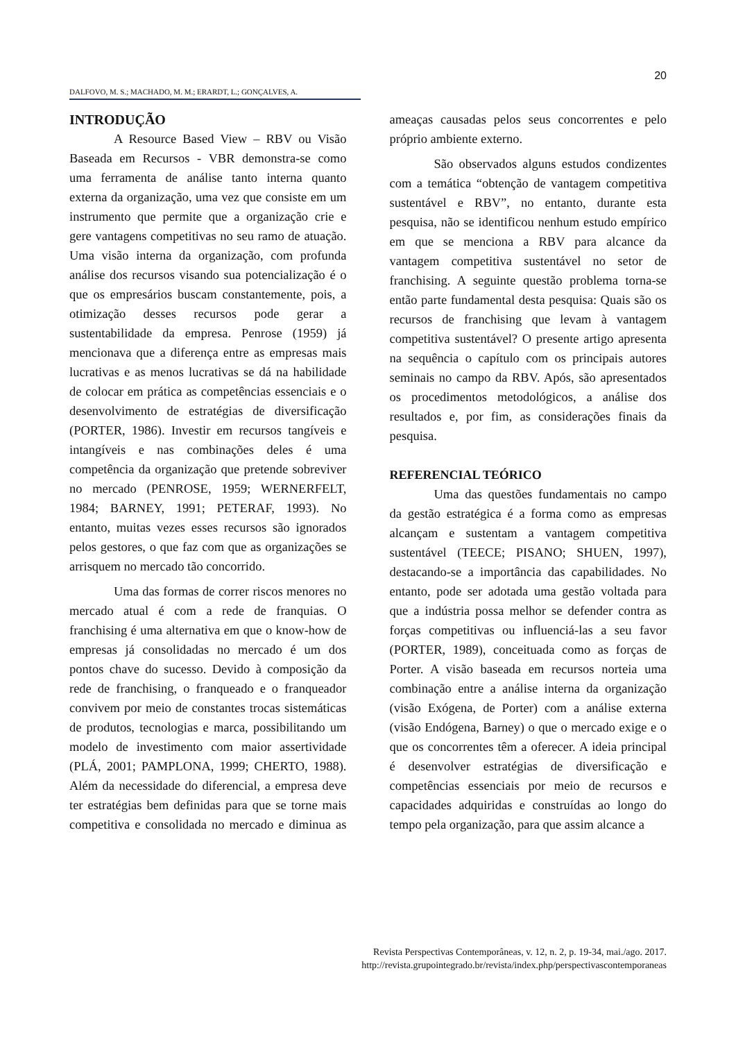20
DALFOVO, M. S.; MACHADO, M. M.; ERARDT, L.; GONÇALVES, A.
INTRODUÇÃO
A Resource Based View – RBV ou Visão Baseada em Recursos - VBR demonstra-se como uma ferramenta de análise tanto interna quanto externa da organização, uma vez que consiste em um instrumento que permite que a organização crie e gere vantagens competitivas no seu ramo de atuação. Uma visão interna da organização, com profunda análise dos recursos visando sua potencialização é o que os empresários buscam constantemente, pois, a otimização desses recursos pode gerar a sustentabilidade da empresa. Penrose (1959) já mencionava que a diferença entre as empresas mais lucrativas e as menos lucrativas se dá na habilidade de colocar em prática as competências essenciais e o desenvolvimento de estratégias de diversificação (PORTER, 1986). Investir em recursos tangíveis e intangíveis e nas combinações deles é uma competência da organização que pretende sobreviver no mercado (PENROSE, 1959; WERNERFELT, 1984; BARNEY, 1991; PETERAF, 1993). No entanto, muitas vezes esses recursos são ignorados pelos gestores, o que faz com que as organizações se arrisquem no mercado tão concorrido.
Uma das formas de correr riscos menores no mercado atual é com a rede de franquias. O franchising é uma alternativa em que o know-how de empresas já consolidadas no mercado é um dos pontos chave do sucesso. Devido à composição da rede de franchising, o franqueado e o franqueador convivem por meio de constantes trocas sistemáticas de produtos, tecnologias e marca, possibilitando um modelo de investimento com maior assertividade (PLÁ, 2001; PAMPLONA, 1999; CHERTO, 1988). Além da necessidade do diferencial, a empresa deve ter estratégias bem definidas para que se torne mais competitiva e consolidada no mercado e diminua as ameaças causadas pelos seus concorrentes e pelo próprio ambiente externo.
São observados alguns estudos condizentes com a temática “obtenção de vantagem competitiva sustentável e RBV”, no entanto, durante esta pesquisa, não se identificou nenhum estudo empírico em que se menciona a RBV para alcance da vantagem competitiva sustentável no setor de franchising. A seguinte questão problema torna-se então parte fundamental desta pesquisa: Quais são os recursos de franchising que levam à vantagem competitiva sustentável? O presente artigo apresenta na sequência o capítulo com os principais autores seminais no campo da RBV. Após, são apresentados os procedimentos metodológicos, a análise dos resultados e, por fim, as considerações finais da pesquisa.
REFERENCIAL TEÓRICO
Uma das questões fundamentais no campo da gestão estratégica é a forma como as empresas alcançam e sustentam a vantagem competitiva sustentável (TEECE; PISANO; SHUEN, 1997), destacando-se a importância das capabilidades. No entanto, pode ser adotada uma gestão voltada para que a indústria possa melhor se defender contra as forças competitivas ou influenciá-las a seu favor (PORTER, 1989), conceituada como as forças de Porter. A visão baseada em recursos norteia uma combinação entre a análise interna da organização (visão Exógena, de Porter) com a análise externa (visão Endógena, Barney) o que o mercado exige e o que os concorrentes têm a oferecer. A ideia principal é desenvolver estratégias de diversificação e competências essenciais por meio de recursos e capacidades adquiridas e construídas ao longo do tempo pela organização, para que assim alcance a
Revista Perspectivas Contemporâneas, v. 12, n. 2, p. 19-34, mai./ago. 2017.
http://revista.grupointegrado.br/revista/index.php/perspectivascontemporaneas